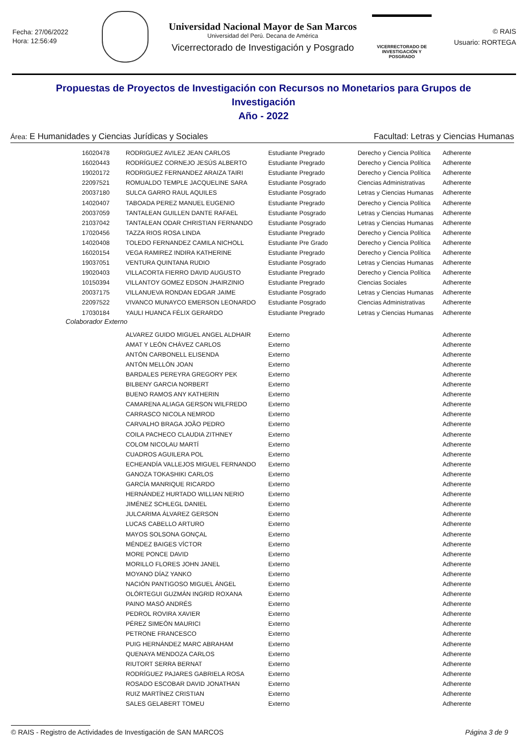Fecha: 27/06/2022
Hora: 12:56:49
Universidad Nacional Mayor de San Marcos
Universidad del Perú. Decana de América
Vicerrectorado de Investigación y Posgrado
VICERRECTORADO DE
INVESTIGACIÓN Y POSGRADO
© RAIS
Usuario: RORTEGA
Propuestas de Proyectos de Investigación con Recursos no Monetarios para Grupos de Investigación
Año - 2022
Área: E Humanidades y Ciencias Jurídicas y Sociales Facultad: Letras y Ciencias Humanas
| 16020478 | RODRIGUEZ AVILEZ JEAN CARLOS | Estudiante Pregrado | Derecho y Ciencia Política | Adherente |
| 16020443 | RODRÍGUEZ CORNEJO JESÚS ALBERTO | Estudiante Pregrado | Derecho y Ciencia Política | Adherente |
| 19020172 | RODRIGUEZ FERNANDEZ ARAIZA TAIRI | Estudiante Pregrado | Derecho y Ciencia Política | Adherente |
| 22097521 | ROMUALDO TEMPLE JACQUELINE SARA | Estudiante Posgrado | Ciencias Administrativas | Adherente |
| 20037180 | SULCA GARRO RAUL AQUILES | Estudiante Posgrado | Letras y Ciencias Humanas | Adherente |
| 14020407 | TABOADA PEREZ MANUEL EUGENIO | Estudiante Pregrado | Derecho y Ciencia Política | Adherente |
| 20037059 | TANTALEAN GUILLEN DANTE RAFAEL | Estudiante Posgrado | Letras y Ciencias Humanas | Adherente |
| 21037042 | TANTALEAN ODAR CHRISTIAN FERNANDO | Estudiante Posgrado | Letras y Ciencias Humanas | Adherente |
| 17020456 | TAZZA RIOS ROSA LINDA | Estudiante Pregrado | Derecho y Ciencia Política | Adherente |
| 14020408 | TOLEDO FERNANDEZ CAMILA NICHOLL | Estudiante Pre Grado | Derecho y Ciencia Política | Adherente |
| 16020154 | VEGA RAMIREZ INDIRA KATHERINE | Estudiante Pregrado | Derecho y Ciencia Política | Adherente |
| 19037051 | VENTURA QUINTANA RUDIO | Estudiante Posgrado | Letras y Ciencias Humanas | Adherente |
| 19020403 | VILLACORTA FIERRO DAVID AUGUSTO | Estudiante Pregrado | Derecho y Ciencia Política | Adherente |
| 10150394 | VILLANTOY GOMEZ EDSON JHAIRZINIO | Estudiante Pregrado | Ciencias Sociales | Adherente |
| 20037175 | VILLANUEVA RONDAN EDGAR JAIME | Estudiante Posgrado | Letras y Ciencias Humanas | Adherente |
| 22097522 | VIVANCO MUNAYCO EMERSON LEONARDO | Estudiante Posgrado | Ciencias Administrativas | Adherente |
| 17030184 | YAULI HUANCA FÉLIX GERARDO | Estudiante Pregrado | Letras y Ciencias Humanas | Adherente |
Colaborador Externo
| | ALVAREZ GUIDO MIGUEL ANGEL ALDHAIR | Externo | | Adherente |
| | AMAT Y LEÓN CHÁVEZ CARLOS | Externo | | Adherente |
| | ANTÓN CARBONELL ELISENDA | Externo | | Adherente |
| | ANTÓN MELLÓN JOAN | Externo | | Adherente |
| | BARDALES PEREYRA GREGORY PEK | Externo | | Adherente |
| | BILBENY GARCIA NORBERT | Externo | | Adherente |
| | BUENO RAMOS ANY KATHERIN | Externo | | Adherente |
| | CAMARENA ALIAGA GERSON WILFREDO | Externo | | Adherente |
| | CARRASCO NICOLA NEMROD | Externo | | Adherente |
| | CARVALHO BRAGA JOÃO PEDRO | Externo | | Adherente |
| | COILA PACHECO CLAUDIA ZITHNEY | Externo | | Adherente |
| | COLOM NICOLAU MARTÍ | Externo | | Adherente |
| | CUADROS AGUILERA POL | Externo | | Adherente |
| | ECHEANDÍA VALLEJOS MIGUEL FERNANDO | Externo | | Adherente |
| | GANOZA TOKASHIKI CARLOS | Externo | | Adherente |
| | GARCÍA MANRIQUE RICARDO | Externo | | Adherente |
| | HERNÁNDEZ HURTADO WILLIAN NERIO | Externo | | Adherente |
| | JIMÉNEZ SCHLEGL DANIEL | Externo | | Adherente |
| | JULCARIMA ÁLVAREZ GERSON | Externo | | Adherente |
| | LUCAS CABELLO ARTURO | Externo | | Adherente |
| | MAYOS SOLSONA GONÇAL | Externo | | Adherente |
| | MÉNDEZ BAIGES VÍCTOR | Externo | | Adherente |
| | MORE PONCE DAVID | Externo | | Adherente |
| | MORILLO FLORES JOHN JANEL | Externo | | Adherente |
| | MOYANO DÍAZ YANKO | Externo | | Adherente |
| | NACIÓN PANTIGOSO MIGUEL ÁNGEL | Externo | | Adherente |
| | OLÓRTEGUI GUZMÁN INGRID ROXANA | Externo | | Adherente |
| | PAINO MASÓ ANDRÉS | Externo | | Adherente |
| | PEDROL ROVIRA XAVIER | Externo | | Adherente |
| | PÉREZ SIMEÓN MAURICI | Externo | | Adherente |
| | PETRONE FRANCESCO | Externo | | Adherente |
| | PUIG HERNÁNDEZ MARC ABRAHAM | Externo | | Adherente |
| | QUENAYA MENDOZA CARLOS | Externo | | Adherente |
| | RIUTORT SERRA BERNAT | Externo | | Adherente |
| | RODRÍGUEZ PAJARES GABRIELA ROSA | Externo | | Adherente |
| | ROSADO ESCOBAR DAVID JONATHAN | Externo | | Adherente |
| | RUIZ MARTÍNEZ CRISTIAN | Externo | | Adherente |
| | SALES GELABERT TOMEU | Externo | | Adherente |
© RAIS - Registro de Actividades de Investigación de SAN MARCOS Página 3 de 9